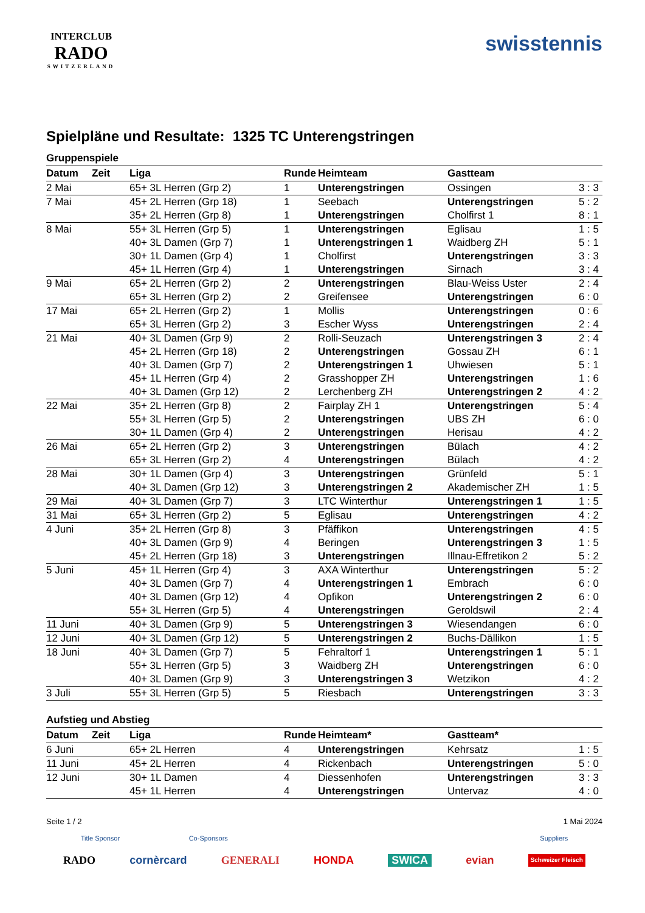INTERCLUB
RADO
SWITZERLAND
swisstennis
Spielpläne und Resultate: 1325 TC Unterengstringen
Gruppenspiele
| Datum | Zeit | Liga | Runde | Heimteam | Gastteam | |
| --- | --- | --- | --- | --- | --- | --- |
| 2 Mai | | 65+ 3L Herren (Grp 2) | 1 | Unterengstringen | Ossingen | 3 : 3 |
| 7 Mai | | 45+ 2L Herren (Grp 18) | 1 | Seebach | Unterengstringen | 5 : 2 |
| | | 35+ 2L Herren (Grp 8) | 1 | Unterengstringen | Cholfirst 1 | 8 : 1 |
| 8 Mai | | 55+ 3L Herren (Grp 5) | 1 | Unterengstringen | Eglisau | 1 : 5 |
| | | 40+ 3L Damen (Grp 7) | 1 | Unterengstringen 1 | Waidberg ZH | 5 : 1 |
| | | 30+ 1L Damen (Grp 4) | 1 | Cholfirst | Unterengstringen | 3 : 3 |
| | | 45+ 1L Herren (Grp 4) | 1 | Unterengstringen | Sirnach | 3 : 4 |
| 9 Mai | | 65+ 2L Herren (Grp 2) | 2 | Unterengstringen | Blau-Weiss Uster | 2 : 4 |
| | | 65+ 3L Herren (Grp 2) | 2 | Greifensee | Unterengstringen | 6 : 0 |
| 17 Mai | | 65+ 2L Herren (Grp 2) | 1 | Mollis | Unterengstringen | 0 : 6 |
| | | 65+ 3L Herren (Grp 2) | 3 | Escher Wyss | Unterengstringen | 2 : 4 |
| 21 Mai | | 40+ 3L Damen (Grp 9) | 2 | Rolli-Seuzach | Unterengstringen 3 | 2 : 4 |
| | | 45+ 2L Herren (Grp 18) | 2 | Unterengstringen | Gossau ZH | 6 : 1 |
| | | 40+ 3L Damen (Grp 7) | 2 | Unterengstringen 1 | Uhwiesen | 5 : 1 |
| | | 45+ 1L Herren (Grp 4) | 2 | Grasshopper ZH | Unterengstringen | 1 : 6 |
| | | 40+ 3L Damen (Grp 12) | 2 | Lerchenberg ZH | Unterengstringen 2 | 4 : 2 |
| 22 Mai | | 35+ 2L Herren (Grp 8) | 2 | Fairplay ZH 1 | Unterengstringen | 5 : 4 |
| | | 55+ 3L Herren (Grp 5) | 2 | Unterengstringen | UBS ZH | 6 : 0 |
| | | 30+ 1L Damen (Grp 4) | 2 | Unterengstringen | Herisau | 4 : 2 |
| 26 Mai | | 65+ 2L Herren (Grp 2) | 3 | Unterengstringen | Bülach | 4 : 2 |
| | | 65+ 3L Herren (Grp 2) | 4 | Unterengstringen | Bülach | 4 : 2 |
| 28 Mai | | 30+ 1L Damen (Grp 4) | 3 | Unterengstringen | Grünfeld | 5 : 1 |
| | | 40+ 3L Damen (Grp 12) | 3 | Unterengstringen 2 | Akademischer ZH | 1 : 5 |
| 29 Mai | | 40+ 3L Damen (Grp 7) | 3 | LTC Winterthur | Unterengstringen 1 | 1 : 5 |
| 31 Mai | | 65+ 3L Herren (Grp 2) | 5 | Eglisau | Unterengstringen | 4 : 2 |
| 4 Juni | | 35+ 2L Herren (Grp 8) | 3 | Pfäffikon | Unterengstringen | 4 : 5 |
| | | 40+ 3L Damen (Grp 9) | 4 | Beringen | Unterengstringen 3 | 1 : 5 |
| | | 45+ 2L Herren (Grp 18) | 3 | Unterengstringen | Illnau-Effretikon 2 | 5 : 2 |
| 5 Juni | | 45+ 1L Herren (Grp 4) | 3 | AXA Winterthur | Unterengstringen | 5 : 2 |
| | | 40+ 3L Damen (Grp 7) | 4 | Unterengstringen 1 | Embrach | 6 : 0 |
| | | 40+ 3L Damen (Grp 12) | 4 | Opfikon | Unterengstringen 2 | 6 : 0 |
| | | 55+ 3L Herren (Grp 5) | 4 | Unterengstringen | Geroldswil | 2 : 4 |
| 11 Juni | | 40+ 3L Damen (Grp 9) | 5 | Unterengstringen 3 | Wiesendangen | 6 : 0 |
| 12 Juni | | 40+ 3L Damen (Grp 12) | 5 | Unterengstringen 2 | Buchs-Dällikon | 1 : 5 |
| 18 Juni | | 40+ 3L Damen (Grp 7) | 5 | Fehraltorf 1 | Unterengstringen 1 | 5 : 1 |
| | | 55+ 3L Herren (Grp 5) | 3 | Waidberg ZH | Unterengstringen | 6 : 0 |
| | | 40+ 3L Damen (Grp 9) | 3 | Unterengstringen 3 | Wetzikon | 4 : 2 |
| 3 Juli | | 55+ 3L Herren (Grp 5) | 5 | Riesbach | Unterengstringen | 3 : 3 |
Aufstieg und Abstieg
| Datum | Zeit | Liga | Runde | Heimteam* | Gastteam* | |
| --- | --- | --- | --- | --- | --- | --- |
| 6 Juni | | 65+ 2L Herren | 4 | Unterengstringen | Kehrsatz | 1 : 5 |
| 11 Juni | | 45+ 2L Herren | 4 | Rickenbach | Unterengstringen | 5 : 0 |
| 12 Juni | | 30+ 1L Damen | 4 | Diessenhofen | Unterengstringen | 3 : 3 |
| | | 45+ 1L Herren | 4 | Unterengstringen | Untervaz | 4 : 0 |
Seite 1 / 2 1 Mai 2024
Title Sponsor Co-Sponsors Suppliers
RADO cornèrcard GENERALI HONDA SWICA evian Schweizer Fleisch